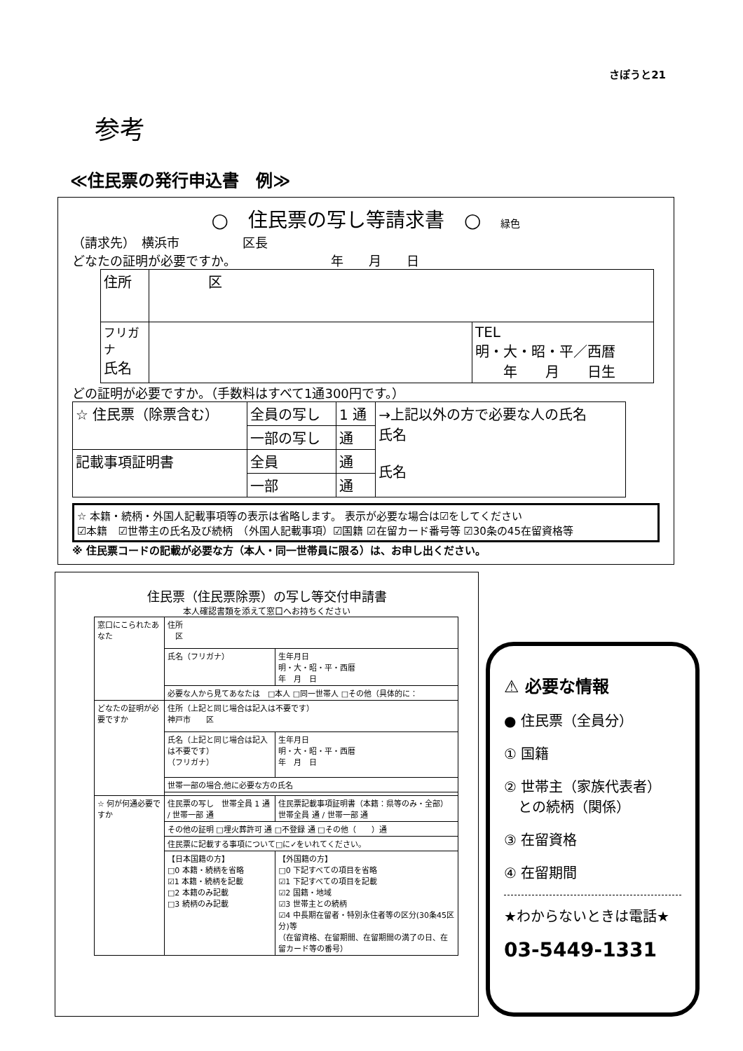さぽうと21
参考
≪住民票の発行申込書　例≫
○　住民票の写し等請求書　○　緑色
（請求先）　横浜市　　　　　区長
どなたの証明が必要ですか。　　　　　　　　年　　月　　日
| 住所 | 区 | |
| フリガナ 氏名 | | TEL 明・大・昭・平／西暦 年 月 日生 |
どの証明が必要ですか。（手数料はすべて1通300円です。）
| ☆ 住民票（除票含む） | 全員の写し | 1 通 | →上記以外の方で必要な人の氏名 氏名 氏名 |
| | 一部の写し | 通 | |
| 記載事項証明書 | 全員 | 通 | |
| | 一部 | 通 | |
☆ 本籍・続柄・外国人記載事項等の表示は省略します。 表示が必要な場合は☑をしてください
☑本籍　☑世帯主の氏名及び続柄　（外国人記載事項）☑国籍 ☑在留カード番号等 ☑30条の45在留資格等
※ 住民票コードの記載が必要な方（本人・同一世帯員に限る）は、お申し出ください。
住民票（住民票除票）の写し等交付申請書
本人確認書類を添えて窓口へお持ちください
| 窓口にこられたあなた | 住所 区 | |
| | 氏名（フリガナ） | 生年月日 明・大・昭・平・西暦 年 月 日 |
| | 必要な人から見てあなたは □本人 □同一世帯人 □その他（具体的に： | |
| どなたの証明が必要ですか | 住所（上記と同じ場合は記入は不要です） 神戸市 区 | |
| | 氏名（上記と同じ場合は記入は不要です） （フリガナ） | 生年月日 明・大・昭・平・西暦 年 月 日 |
| | 世帯一部の場合,他に必要な方の氏名 | |
| ☆ 何が何通必要ですか | 住民票の写し 世帯全員 1 通 / 世帯一部 通 | 住民票記載事項証明書（本籍：県等のみ・全部）世帯全員 通 / 世帯一部 通 |
| | その他の証明 □埋火葬許可 通 □不登録 通 □その他（ ）通 | |
| | 住民票に記載する事項について□に✓をいれてください。 | |
| | 【日本国籍の方】 □0 本籍・続柄を省略 ☑1 本籍・続柄を記載 □2 本籍のみ記載 □3 続柄のみ記載 | 【外国籍の方】 □0 下記すべての項目を省略 ☑1 下記すべての項目を記載 ☑2 国籍・地域 ☑3 世帯主との続柄 ☑4 中長期在留者・特別永住者等の区分(30条45区分)等 （在留資格、在留期間、在留期間の満了の日、在留カード等の番号） |
⚠ 必要な情報
● 住民票（全員分）
① 国籍
② 世帯主（家族代表者）
　との続柄（関係）
③ 在留資格
④ 在留期間
★わからないときは電話★
03-5449-1331